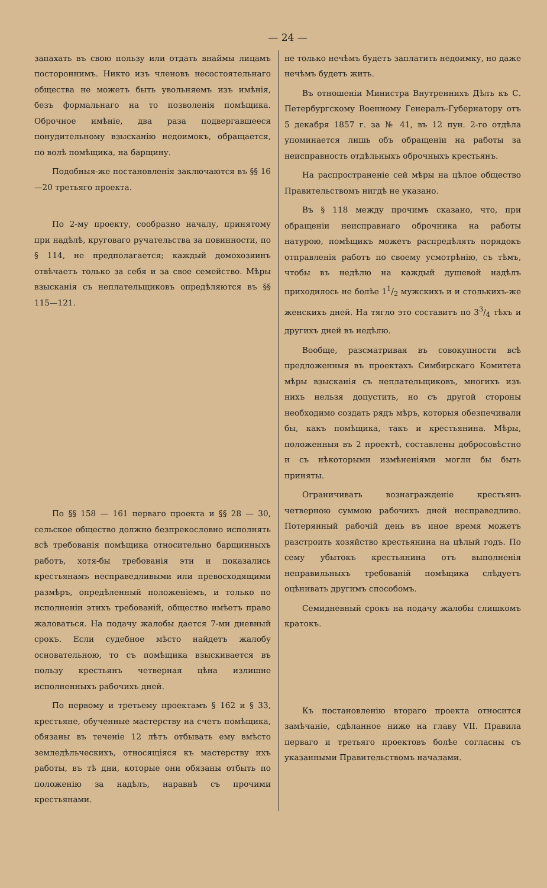— 24 —
запахать въ свою пользу или отдать внаймы лицамъ постороннимъ. Никто изъ членовъ несостоятельнаго общества не можетъ быть увольняемъ изъ имѣнія, безъ формальнаго на то позволенія помѣщика. Оброчное имѣніе, два раза подвергавшееся понудительному взысканію недоимокъ, обращается, по волѣ помѣщика, на барщину.
Подобныя-же постановленія заключаются въ §§ 16—20 третьяго проекта.
По 2-му проекту, сообразно началу, принятому при надѣлѣ, круговаго ручательства за повинности, по § 114, не предполагается; каждый домохозяинъ отвѣчаетъ только за себя и за свое семейство. Мѣры взысканія съ неплательщиковъ опредѣляются въ §§ 115—121.
По §§ 158 — 161 перваго проекта и §§ 28 — 30, сельское общество должно безпрекословно исполнять всѣ требованія помѣщика относительно барщинныхъ работъ, хотя-бы требованія эти и показались крестьянамъ несправедливыми или превосходящими размѣръ, опредѣленный положеніемъ, и только по исполненіи этихъ требованій, общество имѣетъ право жаловаться. На подачу жалобы дается 7-ми дневный срокъ. Если судебное мѣсто найдетъ жалобу основательною, то съ помѣщика взыскивается въ пользу крестьянъ четверная цѣна излишне исполненныхъ рабочихъ дней.
По первому и третьему проектамъ § 162 и § 33, крестьяне, обученные мастерству на счетъ помѣщика, обязаны въ теченіе 12 лѣтъ отбывать ему вмѣсто земледѣльческихъ, относящіяся къ мастерству ихъ работы, въ тѣ дни, которые они обязаны отбыть по положенію за надѣлъ, наравнѣ съ прочими крестьянами.
не только нечѣмъ будетъ заплатить недоимку, но даже нечѣмъ будетъ жить.
Въ отношеніи Министра Внутреннихъ Дѣлъ къ С. Петербургскому Военному Генералъ-Губернатору отъ 5 декабря 1857 г. за № 41, въ 12 пун. 2-го отдѣла упоминается лишь объ обращеніи на работы за неисправность отдѣльныхъ оброчныхъ крестьянъ.
На распространеніе сей мѣры на цѣлое общество Правительствомъ нигдѣ не указано.
Въ § 118 между прочимъ сказано, что, при обращеніи неисправнаго оброчника на работы натурою, помѣщикъ можетъ распредѣлять порядокъ отправленія работъ по своему усмотрѣнію, съ тѣмъ, чтобы въ недѣлю на каждый душевой надѣлъ приходилось не болѣе 11/2 мужскихъ и и столькихъ-же женскихъ дней. На тягло это составитъ по 33/4 тѣхъ и другихъ дней въ недѣлю.
Вообще, разсматривая въ совокупности всѣ предложенныя въ проектахъ Симбирскаго Комитета мѣры взысканія съ неплательщиковъ, многихъ изъ нихъ нельзя допустить, но съ другой стороны необходимо создать рядъ мѣръ, которыя обезпечивали бы, какъ помѣщика, такъ и крестьянина. Мѣры, положенныя въ 2 проектѣ, составлены добросовѣстно и съ нѣкоторыми измѣненіями могли бы быть приняты.
Ограничивать вознагражденіе крестьянъ четверною суммою рабочихъ дней несправедливо. Потерянный рабочій день въ иное время можетъ разстроить хозяйство крестьянина на цѣлый годъ. По сему убытокъ крестьянина отъ выполненія неправильныхъ требованій помѣщика слѣдуетъ оцѣнивать другимъ способомъ.
Семидневный срокъ на подачу жалобы слишкомъ кратокъ.
Къ постановленію втораго проекта относится замѣчаніе, сдѣланное ниже на главу VII. Правила перваго и третьяго проектовъ болѣе согласны съ указанными Правительствомъ началами.